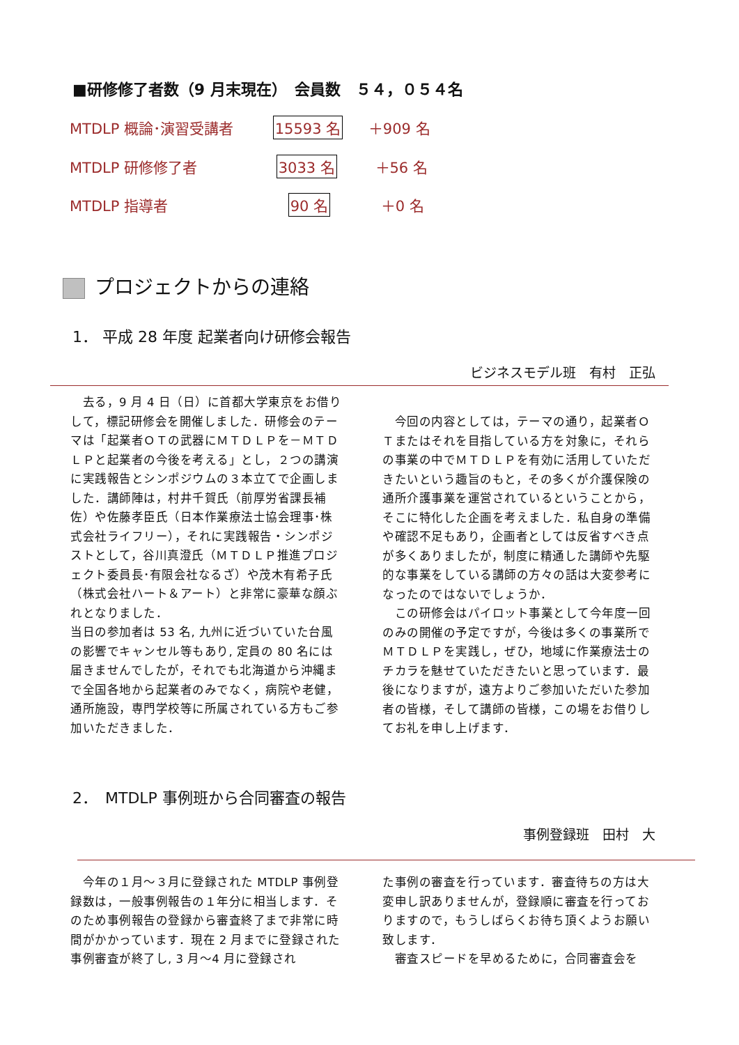■研修修了者数（9 月末現在）　会員数　５４，０５４名
MTDLP 概論･演習受講者 15593 名 ＋909 名
MTDLP 研修修了者 3033 名 ＋56 名
MTDLP 指導者 90 名 ＋0 名
プロジェクトからの連絡
1． 平成 28 年度 起業者向け研修会報告
ビジネスモデル班　有村　正弘
　去る，9 月 4 日（日）に首都大学東京をお借りして，標記研修会を開催しました．研修会のテーマは「起業者ＯＴの武器にＭＴＤＬＰを－ＭＴＤＬＰと起業者の今後を考える」とし，２つの講演に実践報告とシンポジウムの３本立てで企画しました．講師陣は，村井千賀氏（前厚労省課長補佐）や佐藤孝臣氏（日本作業療法士協会理事･株式会社ライフリー），それに実践報告・シンポジストとして，谷川真澄氏（ＭＴＤＬＰ推進プロジェクト委員長･有限会社なるざ）や茂木有希子氏（株式会社ハート＆アート）と非常に豪華な顔ぶれとなりました．
当日の参加者は 53 名, 九州に近づいていた台風の影響でキャンセル等もあり, 定員の 80 名には届きませんでしたが，それでも北海道から沖縄まで全国各地から起業者のみでなく，病院や老健，通所施設，専門学校等に所属されている方もご参加いただきました．
　今回の内容としては，テーマの通り，起業者ＯＴまたはそれを目指している方を対象に，それらの事業の中でＭＴＤＬＰを有効に活用していただきたいという趣旨のもと，その多くが介護保険の通所介護事業を運営されているということから，そこに特化した企画を考えました．私自身の準備や確認不足もあり，企画者としては反省すべき点が多くありましたが，制度に精通した講師や先駆的な事業をしている講師の方々の話は大変参考になったのではないでしょうか．
　この研修会はパイロット事業として今年度一回のみの開催の予定ですが，今後は多くの事業所でＭＴＤＬＰを実践し，ぜひ，地域に作業療法士のチカラを魅せていただきたいと思っています．最後になりますが，遠方よりご参加いただいた参加者の皆様，そして講師の皆様，この場をお借りしてお礼を申し上げます．
2．　MTDLP 事例班から合同審査の報告
事例登録班　田村　大
　今年の１月～３月に登録された MTDLP 事例登録数は，一般事例報告の１年分に相当します．そのため事例報告の登録から審査終了まで非常に時間がかかっています．現在 2 月までに登録された事例審査が終了し, 3 月～4 月に登録され
た事例の審査を行っています．審査待ちの方は大変申し訳ありませんが，登録順に審査を行っておりますので，もうしばらくお待ち頂くようお願い致します．
　審査スピードを早めるために，合同審査会を